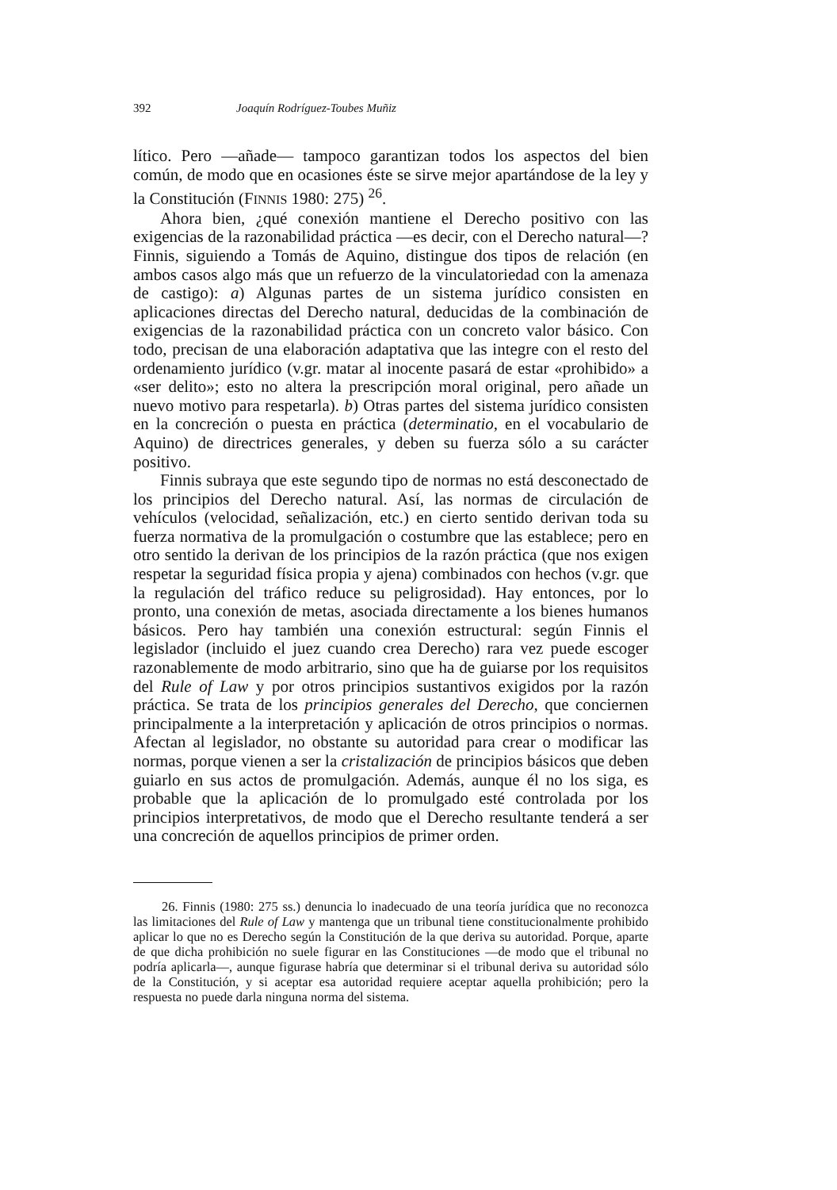392 Joaquín Rodríguez-Toubes Muñiz
lítico. Pero —añade— tampoco garantizan todos los aspectos del bien común, de modo que en ocasiones éste se sirve mejor apartándose de la ley y la Constitución (FINNIS 1980: 275) <sup>26</sup>.
Ahora bien, ¿qué conexión mantiene el Derecho positivo con las exigencias de la razonabilidad práctica —es decir, con el Derecho natural—? Finnis, siguiendo a Tomás de Aquino, distingue dos tipos de relación (en ambos casos algo más que un refuerzo de la vinculatoriedad con la amenaza de castigo): a) Algunas partes de un sistema jurídico consisten en aplicaciones directas del Derecho natural, deducidas de la combinación de exigencias de la razonabilidad práctica con un concreto valor básico. Con todo, precisan de una elaboración adaptativa que las integre con el resto del ordenamiento jurídico (v.gr. matar al inocente pasará de estar «prohibido» a «ser delito»; esto no altera la prescripción moral original, pero añade un nuevo motivo para respetarla). b) Otras partes del sistema jurídico consisten en la concreción o puesta en práctica (determinatio, en el vocabulario de Aquino) de directrices generales, y deben su fuerza sólo a su carácter positivo.
Finnis subraya que este segundo tipo de normas no está desconectado de los principios del Derecho natural. Así, las normas de circulación de vehículos (velocidad, señalización, etc.) en cierto sentido derivan toda su fuerza normativa de la promulgación o costumbre que las establece; pero en otro sentido la derivan de los principios de la razón práctica (que nos exigen respetar la seguridad física propia y ajena) combinados con hechos (v.gr. que la regulación del tráfico reduce su peligrosidad). Hay entonces, por lo pronto, una conexión de metas, asociada directamente a los bienes humanos básicos. Pero hay también una conexión estructural: según Finnis el legislador (incluido el juez cuando crea Derecho) rara vez puede escoger razonablemente de modo arbitrario, sino que ha de guiarse por los requisitos del Rule of Law y por otros principios sustantivos exigidos por la razón práctica. Se trata de los principios generales del Derecho, que conciernen principalmente a la interpretación y aplicación de otros principios o normas. Afectan al legislador, no obstante su autoridad para crear o modificar las normas, porque vienen a ser la cristalización de principios básicos que deben guiarlo en sus actos de promulgación. Además, aunque él no los siga, es probable que la aplicación de lo promulgado esté controlada por los principios interpretativos, de modo que el Derecho resultante tenderá a ser una concreción de aquellos principios de primer orden.
26. Finnis (1980: 275 ss.) denuncia lo inadecuado de una teoría jurídica que no reconozca las limitaciones del Rule of Law y mantenga que un tribunal tiene constitucionalmente prohibido aplicar lo que no es Derecho según la Constitución de la que deriva su autoridad. Porque, aparte de que dicha prohibición no suele figurar en las Constituciones —de modo que el tribunal no podría aplicarla—, aunque figurase habría que determinar si el tribunal deriva su autoridad sólo de la Constitución, y si aceptar esa autoridad requiere aceptar aquella prohibición; pero la respuesta no puede darla ninguna norma del sistema.